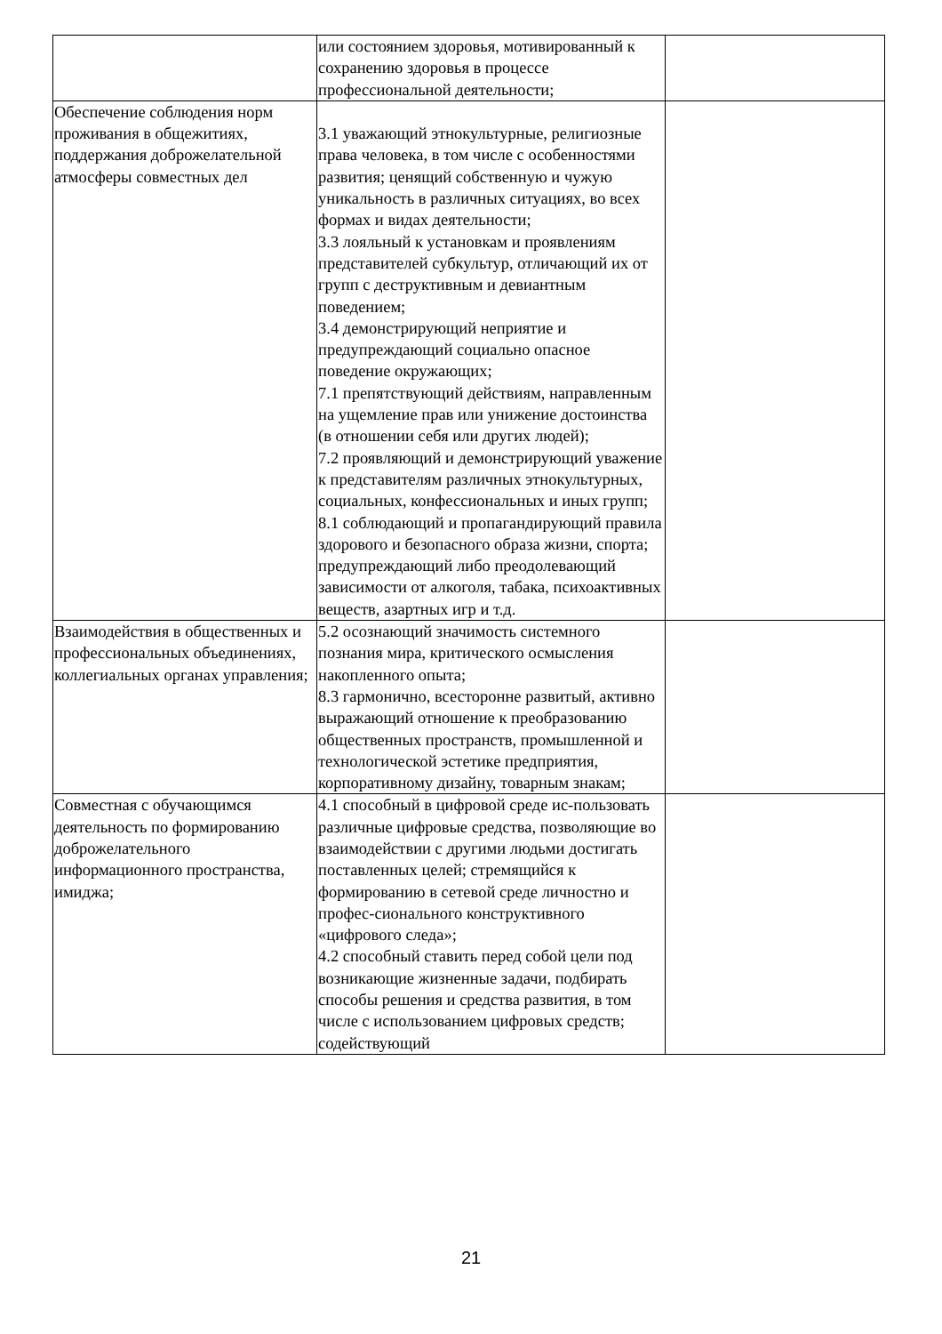| | или состоянием здоровья, мотивированный к сохранению здоровья в процессе профессиональной деятельности; | |
| Обеспечение соблюдения норм проживания в общежитиях, поддержания доброжелательной атмосферы совместных дел | 3.1 уважающий этнокультурные, религиозные права человека, в том числе с особенностями развития; ценящий собственную и чужую уникальность в различных ситуациях, во всех формах и видах деятельности; 3.3 лояльный к установкам и проявлениям представителей субкультур, отличающий их от групп с деструктивным и девиантным поведением; 3.4 демонстрирующий неприятие и предупреждающий социально опасное поведение окружающих; 7.1 препятствующий действиям, направленным на ущемление прав или унижение достоинства (в отношении себя или других людей); 7.2 проявляющий и демонстрирующий уважение к представителям различных этнокультурных, социальных, конфессиональных и иных групп; 8.1 соблюдающий и пропагандирующий правила здорового и безопасного образа жизни, спорта; предупреждающий либо преодолевающий зависимости от алкоголя, табака, психоактивных веществ, азартных игр и т.д. | |
| Взаимодействия в общественных и профессиональных объединениях, коллегиальных органах управления; | 5.2 осознающий значимость системного познания мира, критического осмысления накопленного опыта; 8.3 гармонично, всесторонне развитый, активно выражающий отношение к преобразованию общественных пространств, промышленной и технологической эстетике предприятия, корпоративному дизайну, товарным знакам; | |
| Совместная с обучающимся деятельность по формированию доброжелательного информационного пространства, имиджа; | 4.1 способный в цифровой среде ис-пользовать различные цифровые средства, позволяющие во взаимодействии с другими людьми достигать поставленных целей; стремящийся к формированию в сетевой среде личностно и профес-сионального конструктивного «цифрового следа»; 4.2 способный ставить перед собой цели под возникающие жизненные задачи, подбирать способы решения и средства развития, в том числе с использованием цифровых средств; содействующий | |
21